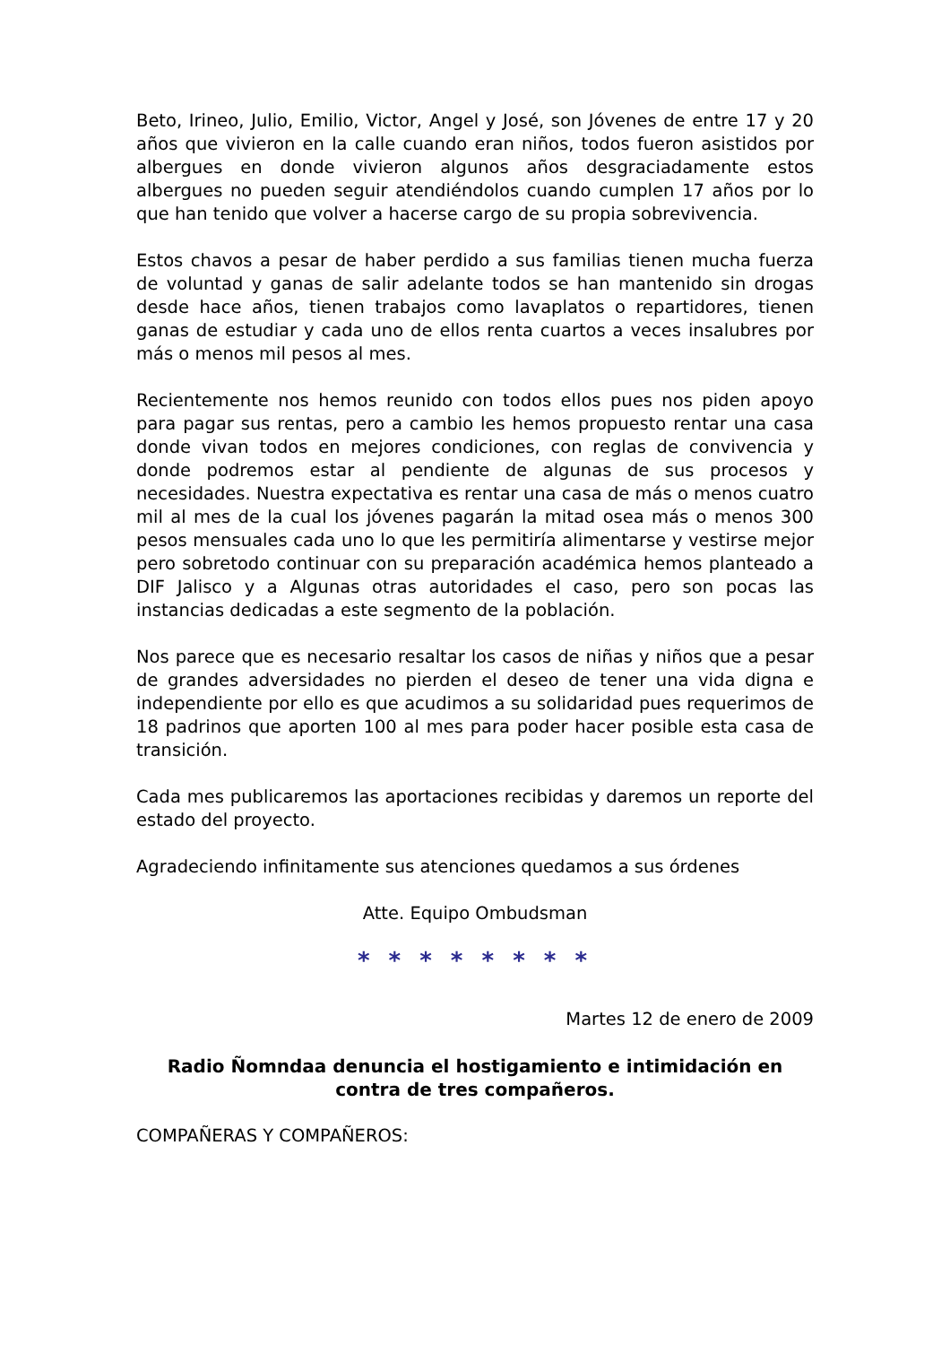Beto, Irineo, Julio, Emilio, Victor, Angel y José, son Jóvenes de entre 17 y 20 años que vivieron en la calle cuando eran niños, todos fueron asistidos por albergues en donde vivieron algunos años desgraciadamente estos albergues no pueden seguir atendiéndolos cuando cumplen 17 años por lo que han tenido que volver a hacerse cargo de su propia sobrevivencia.
Estos chavos a pesar de haber perdido a sus familias tienen mucha fuerza de voluntad y ganas de salir adelante todos se han mantenido sin drogas desde hace años, tienen trabajos como lavaplatos o repartidores, tienen ganas de estudiar y cada uno de ellos renta cuartos a veces insalubres por más o menos mil pesos al mes.
Recientemente nos hemos reunido con todos ellos pues nos piden apoyo para pagar sus rentas, pero a cambio les hemos propuesto rentar una casa donde vivan todos en mejores condiciones, con reglas de convivencia y donde podremos estar al pendiente de algunas de sus procesos y necesidades. Nuestra expectativa es rentar una casa de más o menos cuatro mil al mes de la cual los jóvenes pagarán la mitad osea más o menos 300 pesos mensuales cada uno lo que les permitiría alimentarse y vestirse mejor pero sobretodo continuar con su preparación académica hemos planteado a DIF Jalisco y a Algunas otras autoridades el caso, pero son pocas las instancias dedicadas a este segmento de la población.
Nos parece que es necesario resaltar los casos de niñas y niños que a pesar de grandes adversidades no pierden el deseo de tener una vida digna e independiente por ello es que acudimos a su solidaridad pues requerimos de 18 padrinos que aporten 100 al mes para poder hacer posible esta casa de transición.
Cada mes publicaremos las aportaciones recibidas y daremos un reporte del estado del proyecto.
Agradeciendo infinitamente sus atenciones quedamos a sus órdenes
Atte. Equipo Ombudsman
* * * * * * * *
Martes 12 de enero de 2009
Radio Ñomndaa denuncia el hostigamiento e intimidación en contra de tres compañeros.
COMPAÑERAS Y COMPAÑEROS: